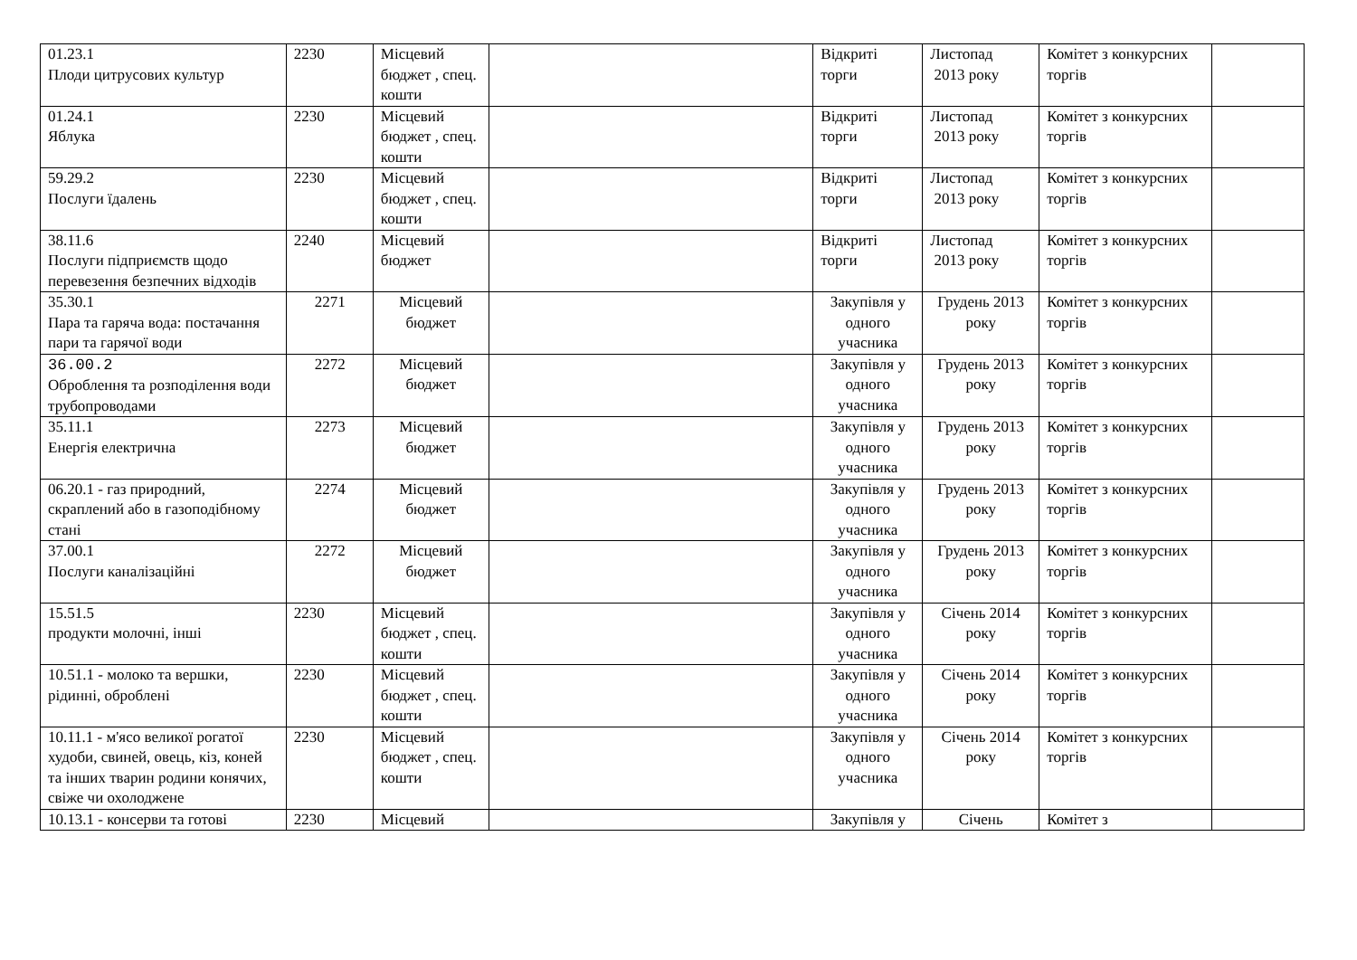| 01.23.1 Плоди цитрусових культур | 2230 | Місцевий бюджет , спец. кошти | | Відкриті торги | Листопад 2013 року | Комітет з конкурсних торгів | |
| 01.24.1 Яблука | 2230 | Місцевий бюджет , спец. кошти | | Відкриті торги | Листопад 2013 року | Комітет з конкурсних торгів | |
| 59.29.2 Послуги їдалень | 2230 | Місцевий бюджет , спец. кошти | | Відкриті торги | Листопад 2013 року | Комітет з конкурсних торгів | |
| 38.11.6 Послуги підприємств щодо перевезення безпечних відходів | 2240 | Місцевий бюджет | | Відкриті торги | Листопад 2013 року | Комітет з конкурсних торгів | |
| 35.30.1 Пара та гаряча вода: постачання пари та гарячої води | 2271 | Місцевий бюджет | | Закупівля у одного учасника | Грудень 2013 року | Комітет з конкурсних торгів | |
| 36.00.2 Оброблення та розподілення води трубопроводами | 2272 | Місцевий бюджет | | Закупівля у одного учасника | Грудень 2013 року | Комітет з конкурсних торгів | |
| 35.11.1 Енергія електрична | 2273 | Місцевий бюджет | | Закупівля у одного учасника | Грудень 2013 року | Комітет з конкурсних торгів | |
| 06.20.1 - газ природний, скраплений або в газоподібному стані | 2274 | Місцевий бюджет | | Закупівля у одного учасника | Грудень 2013 року | Комітет з конкурсних торгів | |
| 37.00.1 Послуги каналізаційні | 2272 | Місцевий бюджет | | Закупівля у одного учасника | Грудень 2013 року | Комітет з конкурсних торгів | |
| 15.51.5 продукти молочні, інші | 2230 | Місцевий бюджет , спец. кошти | | Закупівля у одного учасника | Січень 2014 року | Комітет з конкурсних торгів | |
| 10.51.1 - молоко та вершки, рідинні, оброблені | 2230 | Місцевий бюджет , спец. кошти | | Закупівля у одного учасника | Січень 2014 року | Комітет з конкурсних торгів | |
| 10.11.1 - м'ясо великої рогатої худоби, свиней, овець, кіз, коней та інших тварин родини конячих, свіже чи охолоджене | 2230 | Місцевий бюджет , спец. кошти | | Закупівля у одного учасника | Січень 2014 року | Комітет з конкурсних торгів | |
| 10.13.1 - консерви та готові | 2230 | Місцевий | | Закупівля у | Січень | Комітет з | |